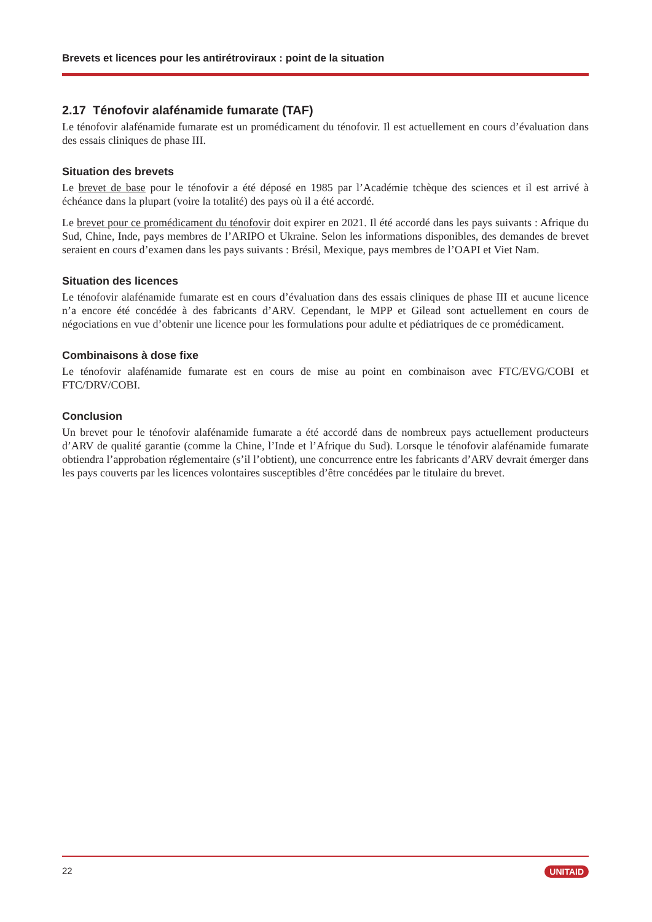Brevets et licences pour les antirétroviraux : point de la situation
2.17 Ténofovir alafénamide fumarate (TAF)
Le ténofovir alafénamide fumarate est un promédicament du ténofovir. Il est actuellement en cours d’évaluation dans des essais cliniques de phase III.
Situation des brevets
Le brevet de base pour le ténofovir a été déposé en 1985 par l’Académie tchèque des sciences et il est arrivé à échéance dans la plupart (voire la totalité) des pays où il a été accordé.
Le brevet pour ce promédicament du ténofovir doit expirer en 2021. Il été accordé dans les pays suivants : Afrique du Sud, Chine, Inde, pays membres de l’ARIPO et Ukraine. Selon les informations disponibles, des demandes de brevet seraient en cours d’examen dans les pays suivants : Brésil, Mexique, pays membres de l’OAPI et Viet Nam.
Situation des licences
Le ténofovir alafénamide fumarate est en cours d’évaluation dans des essais cliniques de phase III et aucune licence n’a encore été concédée à des fabricants d’ARV. Cependant, le MPP et Gilead sont actuellement en cours de négociations en vue d’obtenir une licence pour les formulations pour adulte et pédiatriques de ce promédicament.
Combinaisons à dose fixe
Le ténofovir alafénamide fumarate est en cours de mise au point en combinaison avec FTC/EVG/COBI et FTC/DRV/COBI.
Conclusion
Un brevet pour le ténofovir alafénamide fumarate a été accordé dans de nombreux pays actuellement producteurs d’ARV de qualité garantie (comme la Chine, l’Inde et l’Afrique du Sud). Lorsque le ténofovir alafénamide fumarate obtiendra l’approbation réglementaire (s’il l’obtient), une concurrence entre les fabricants d’ARV devrait émerger dans les pays couverts par les licences volontaires susceptibles d’être concédées par le titulaire du brevet.
22 UNITAID